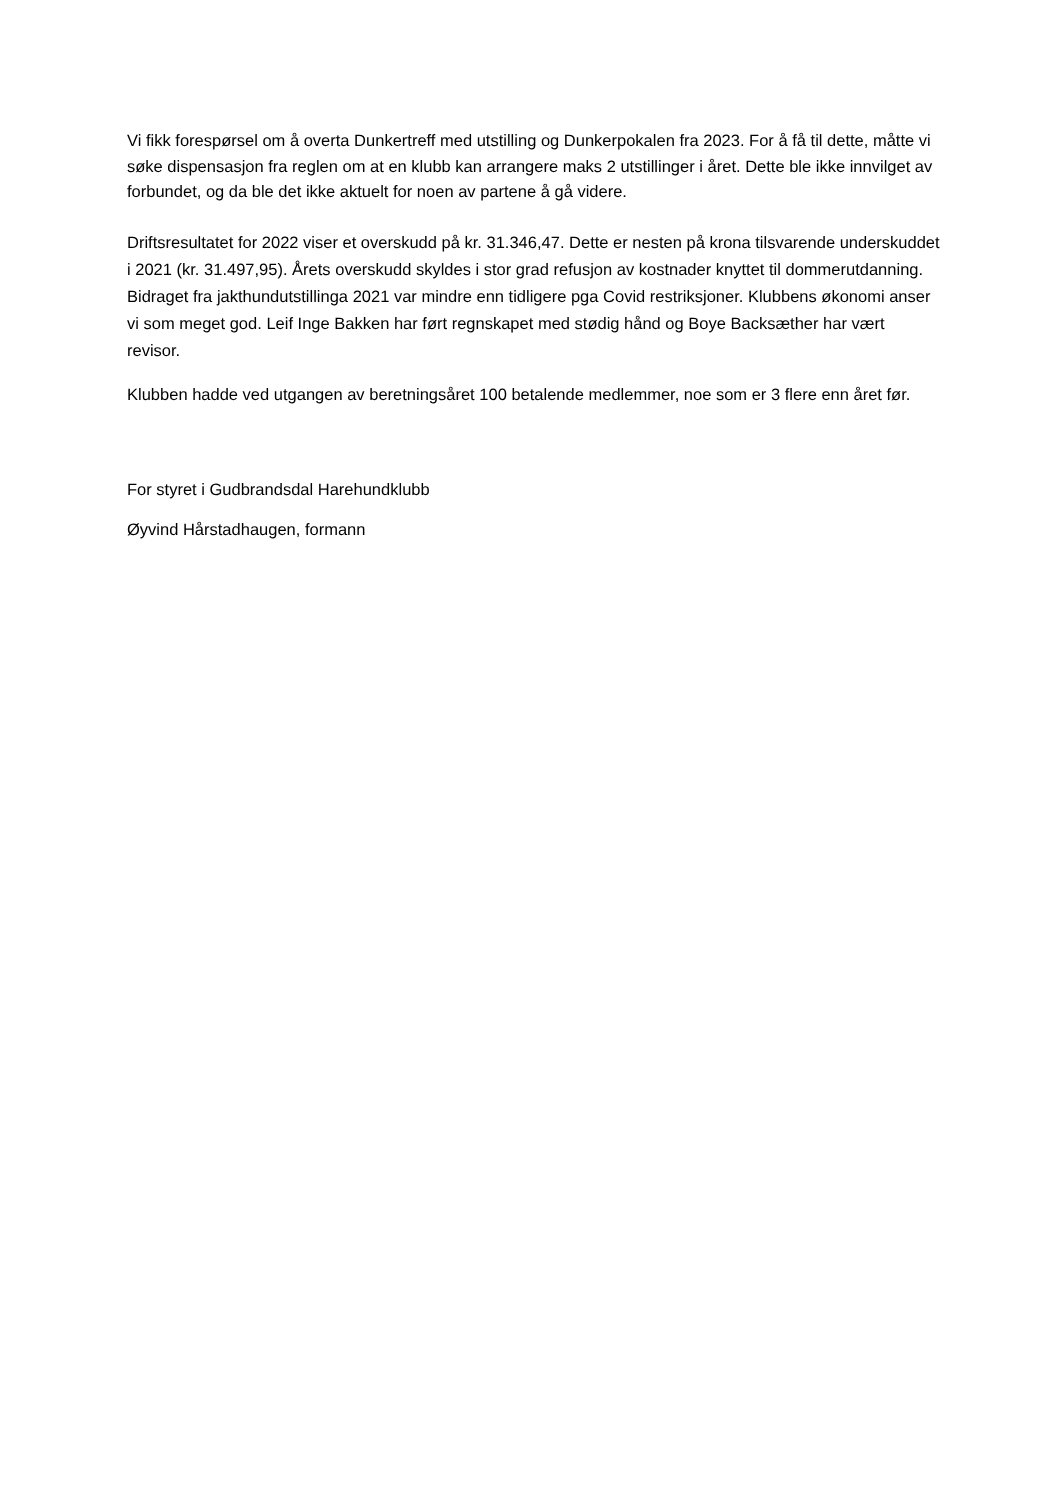Vi fikk forespørsel om å overta Dunkertreff med utstilling og Dunkerpokalen fra 2023. For å få til dette, måtte vi søke dispensasjon fra reglen om at en klubb kan arrangere maks 2 utstillinger i året. Dette ble ikke innvilget av forbundet, og da ble det ikke aktuelt for noen av partene å gå videre.
Driftsresultatet for 2022 viser et overskudd på kr. 31.346,47. Dette er nesten på krona tilsvarende underskuddet i 2021 (kr. 31.497,95). Årets overskudd skyldes i stor grad refusjon av kostnader knyttet til dommerutdanning. Bidraget fra jakthundutstillinga 2021 var mindre enn tidligere pga Covid restriksjoner. Klubbens økonomi anser vi som meget god. Leif Inge Bakken har ført regnskapet med stødig hånd og Boye Backsæther har vært revisor.
Klubben hadde ved utgangen av beretningsåret 100 betalende medlemmer, noe som er 3 flere enn året før.
For styret i Gudbrandsdal Harehundklubb
Øyvind Hårstadhaugen, formann